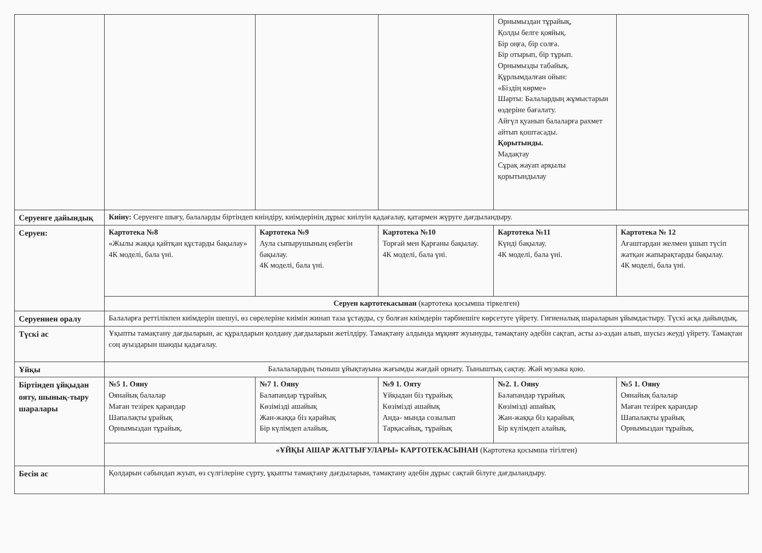| | | | | Орнымыздан тұрайық, Қолды белге қояйық. Бір оңға, бір солға. Бір отырып, бір тұрып. Орнымызды табайық. Құрлымдалған ойын: «Біздің көрме» Шарты: Балалардың жұмыстарын өздеріне бағалату. Айгүл қуанып балаларға рахмет айтып қоштасады. Қорытынды. Мадақтау Сұрақ жауап арқылы қорытындылау | |
| Серуенге дайындық | Киіну: Серуенге шығу, балаларды біртіндеп киіндіру, киімдерінің дұрыс киілуін қадағалау, қатармен жүруге дағдыландыру. | | | | |
| Серуен: | Картотека №8 «Жылы жаққа қайтқан құстарды бақылау» 4К моделі, бала үні. | Картотека №9 Аула сыпырушының еңбегін бақылау. 4К моделі, бала үні. | Картотека №10 Торғай мен Қарғаны бақылау. 4К моделі, бала үні. | Картотека №11 Күнді бақылау. 4К моделі, бала үні. | Картотека № 12 Ағаштардан желмен ұшып түсіп жатқан жапырақтарды бақылау. 4К моделі, бала үні. |
| | Серуен картотекасынан (картотека қосымша тіркелген) | | | | |
| Серуеннен оралу | Балаларға реттілікпен киімдерін шешуі, өз сөрелеріне киімін жинап таза ұстауды, су болған киімдерін тәрбиешіге көрсетуге үйрету. Гигиеналық шараларын ұйымдастыру. Түскі асқа дайындық. | | | | |
| Түскі ас | Ұқыпты тамақтану дағдыларын, ас құралдарын қолдану дағдыларын жетілдіру. Тамақтану алдында мұқият жуынуды, тамақтану әдебін сақтап, асты аз-аздан алып, шусыз жеуді үйрету. Тамақтан соң ауыздарын шаюды қадағалау. | | | | |
| Ұйқы | Балалалардың тыныш ұйықтауына жағымды жағдай орнату. Тыныштық сақтау. Жәй музыка қою. | | | | |
| Біртіндеп ұйқыдан ояту, шынық-тыру шаралары | №5 1. Ояну Оянайық балалар Маған тезірек қарандар Шапалақты ұрайық Орнымыздан тұрайық. | №7 1. Ояну Балапандар тұрайық Көзімізді ашайық Жан-жаққа біз қарайық Бір күлімдеп алайық. | №9 1. Ояту Ұйқыдан біз тұрайық Көзімізді ашайық Анда- мында созылып Тарқасайық, тұрайық | №2. 1. Ояну Балапандар тұрайық Көзімізді ашайық Жан-жаққа біз қарайық Бір күлімдеп алайық. | №5 1. Ояну Оянайық балалар Маған тезірек қарандар Шапалақты ұрайық Орнымыздан тұрайық. |
| | «ҰЙҚЫ АШАР ЖАТТЫҒУЛАРЫ» КАРТОТЕКАСЫНАН (Картотека қосымша тігілген) | | | | |
| Бесін ас | Қолдарын сабындап жуып, өз сүлгілеріне сүрту, ұқыпты тамақтану дағдыларын, тамақтану әдебін дұрыс сақтай білуге дағдыландыру. | | | | |